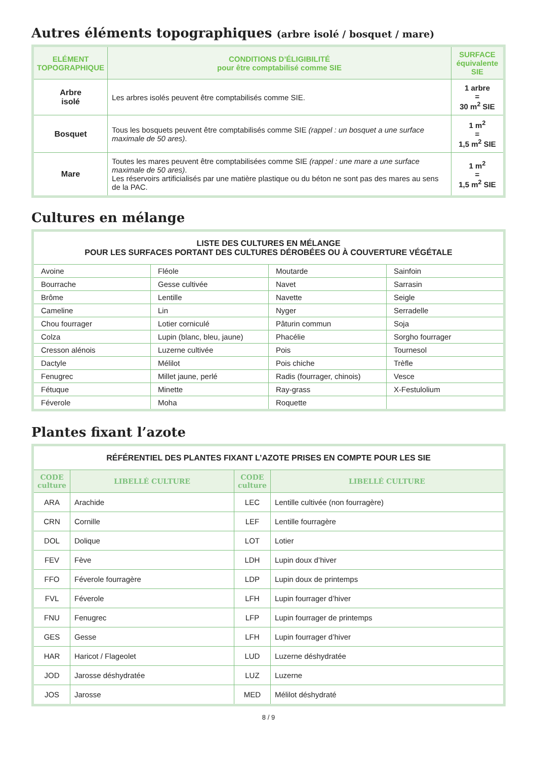Autres éléments topographiques (arbre isolé / bosquet / mare)
| ELÉMENT TOPOGRAPHIQUE | CONDITIONS D’ÉLIGIBILITÉ pour être comptabilisé comme SIE | SURFACE équivalente SIE |
| --- | --- | --- |
| Arbre isolé | Les arbres isolés peuvent être comptabilisés comme SIE. | 1 arbre = 30 m<sup>2</sup> SIE |
| Bosquet | Tous les bosquets peuvent être comptabilisés comme SIE (rappel : un bosquet a une surface maximale de 50 ares) . | 1 m<sup>2</sup> = 1,5 m<sup>2</sup> SIE |
| Mare | Toutes les mares peuvent être comptabilisées comme SIE (rappel : une mare a une surface maximale de 50 ares) . Les réservoirs artificialisés par une matière plastique ou du béton ne sont pas des mares au sens de la PAC. | 1 m<sup>2</sup> = 1,5 m<sup>2</sup> SIE |
Cultures en mélange
| LISTE DES CULTURES EN MÉLANGE POUR LES SURFACES PORTANT DES CULTURES DÉROBÉES OU À COUVERTURE VÉGÉTALE | | | |
| Avoine | Fléole | Moutarde | Sainfoin |
| Bourrache | Gesse cultivée | Navet | Sarrasin |
| Brôme | Lentille | Navette | Seigle |
| Cameline | Lin | Nyger | Serradelle |
| Chou fourrager | Lotier corniculé | Pâturin commun | Soja |
| Colza | Lupin (blanc, bleu, jaune) | Phacélie | Sorgho fourrager |
| Cresson alénois | Luzerne cultivée | Pois | Tournesol |
| Dactyle | Mélilot | Pois chiche | Trèfle |
| Fenugrec | Millet jaune, perlé | Radis (fourrager, chinois) | Vesce |
| Fétuque | Minette | Ray-grass | X-Festulolium |
| Féverole | Moha | Roquette | |
Plantes fixant l’azote
| RÉFÉRENTIEL DES PLANTES FIXANT L’AZOTE PRISES EN COMPTE POUR LES SIE | | | |
| CODE culture | LIBELLÉ CULTURE | CODE culture | LIBELLÉ CULTURE |
| ARA | Arachide | LEC | Lentille cultivée (non fourragère) |
| CRN | Cornille | LEF | Lentille fourragère |
| DOL | Dolique | LOT | Lotier |
| FEV | Fève | LDH | Lupin doux d’hiver |
| FFO | Féverole fourragère | LDP | Lupin doux de printemps |
| FVL | Féverole | LFH | Lupin fourrager d’hiver |
| FNU | Fenugrec | LFP | Lupin fourrager de printemps |
| GES | Gesse | LFH | Lupin fourrager d’hiver |
| HAR | Haricot / Flageolet | LUD | Luzerne déshydratée |
| JOD | Jarosse déshydratée | LUZ | Luzerne |
| JOS | Jarosse | MED | Mélilot déshydraté |
8 / 9